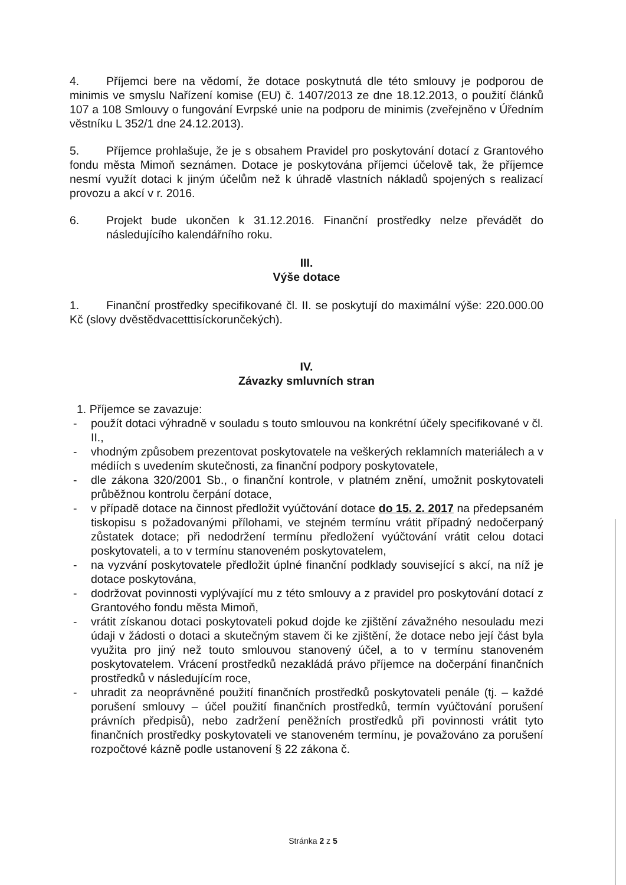4. Příjemci bere na vědomí, že dotace poskytnutá dle této smlouvy je podporou de minimis ve smyslu Nařízení komise (EU) č. 1407/2013 ze dne 18.12.2013, o použití článků 107 a 108 Smlouvy o fungování Evrpské unie na podporu de minimis (zveřejněno v Úředním věstníku L 352/1 dne 24.12.2013).
5. Příjemce prohlašuje, že je s obsahem Pravidel pro poskytování dotací z Grantového fondu města Mimoň seznámen. Dotace je poskytována příjemci účelově tak, že příjemce nesmí využít dotaci k jiným účelům než k úhradě vlastních nákladů spojených s realizací provozu a akcí v r. 2016.
6. Projekt bude ukončen k 31.12.2016. Finanční prostředky nelze převádět do následujícího kalendářního roku.
III.
Výše dotace
1. Finanční prostředky specifikované čl. II. se poskytují do maximální výše: 220.000.00 Kč (slovy dvěstědvacetttisíckorunčekých).
IV.
Závazky smluvních stran
1. Příjemce se zavazuje:
- použít dotaci výhradně v souladu s touto smlouvou na konkrétní účely specifikované v čl. II.,
- vhodným způsobem prezentovat poskytovatele na veškerých reklamních materiálech a v médiích s uvedením skutečnosti, za finanční podpory poskytovatele,
- dle zákona 320/2001 Sb., o finanční kontrole, v platném znění, umožnit poskytovateli průběžnou kontrolu čerpání dotace,
- v případě dotace na činnost předložit vyúčtování dotace do 15. 2. 2017 na předepsaném tiskopisu s požadovanými přílohami, ve stejném termínu vrátit případný nedočerpaný zůstatek dotace; při nedodržení termínu předložení vyúčtování vrátit celou dotaci poskytovateli, a to v termínu stanoveném poskytovatelem,
- na vyzvání poskytovatele předložit úplné finanční podklady související s akcí, na níž je dotace poskytována,
- dodržovat povinnosti vyplývající mu z této smlouvy a z pravidel pro poskytování dotací z Grantového fondu města Mimoň,
- vrátit získanou dotaci poskytovateli pokud dojde ke zjištění závažného nesouladu mezi údaji v žádosti o dotaci a skutečným stavem či ke zjištění, že dotace nebo její část byla využita pro jiný než touto smlouvou stanovený účel, a to v termínu stanoveném poskytovatelem. Vrácení prostředků nezakládá právo příjemce na dočerpání finančních prostředků v následujícím roce,
- uhradit za neoprávněné použití finančních prostředků poskytovateli penále (tj. – každé porušení smlouvy – účel použití finančních prostředků, termín vyúčtování porušení právních předpisů), nebo zadržení peněžních prostředků při povinnosti vrátit tyto finančních prostředky poskytovateli ve stanoveném termínu, je považováno za porušení rozpočtové kázně podle ustanovení § 22 zákona č.
Stránka 2 z 5